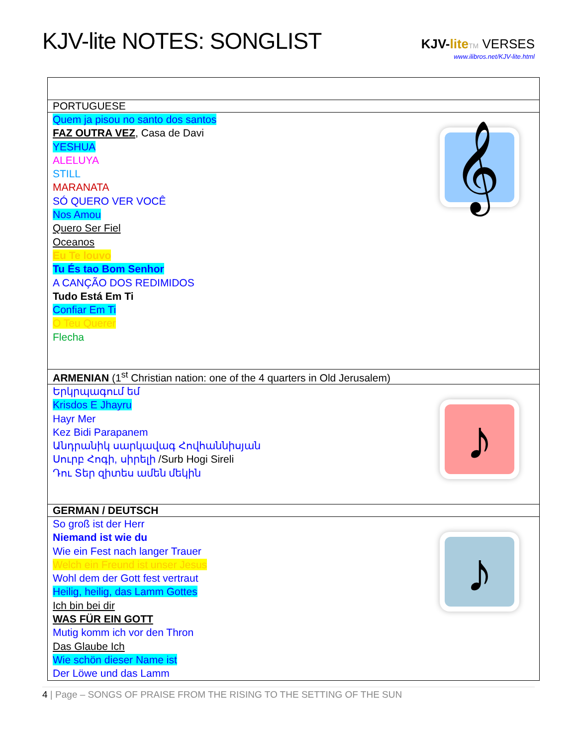KJV-lite NOTES: SONGLIST
KJV-lite TM VERSES
www.ilibros.net/KJV-lite.html
| PORTUGUESE |
| Quem ja pisou no santo dos santos FAZ OUTRA VEZ , Casa de Davi YESHUA ALELUYA STILL MARANATA SÓ QUERO VER VOCÊ Nos Amou Quero Ser Fiel Oceanos Eu Te louvo Tu És tao Bom Senhor A CANÇÃO DOS REDIMIDOS Tudo Está Em Ti Confiar Em Ti O Teu Querer Flecha 𝄞 |
| ARMENIAN (1<sup>st</sup> Christian nation: one of the 4 quarters in Old Jerusalem) |
| Երկրպագում եմ Krisdos E Jhayru Hayr Mer Kez Bidi Parapanem Անդրանիկ սարկավագ Հովհաննիսյան Սուրբ Հոգի, սիրելի /Surb Hogi Sireli Դու Տեր զիտես ամեն մեկին ♪ |
| GERMAN / DEUTSCH |
| So groß ist der Herr Niemand ist wie du Wie ein Fest nach langer Trauer Welch ein Freund ist unser Jesus Wohl dem der Gott fest vertraut Heilig, heilig, das Lamm Gottes Ich bin bei dir WAS FÜR EIN GOTT Mutig komm ich vor den Thron Das Glaube Ich Wie schön dieser Name ist Der Löwe und das Lamm ♪ |
4 | Page – SONGS OF PRAISE FROM THE RISING TO THE SETTING OF THE SUN